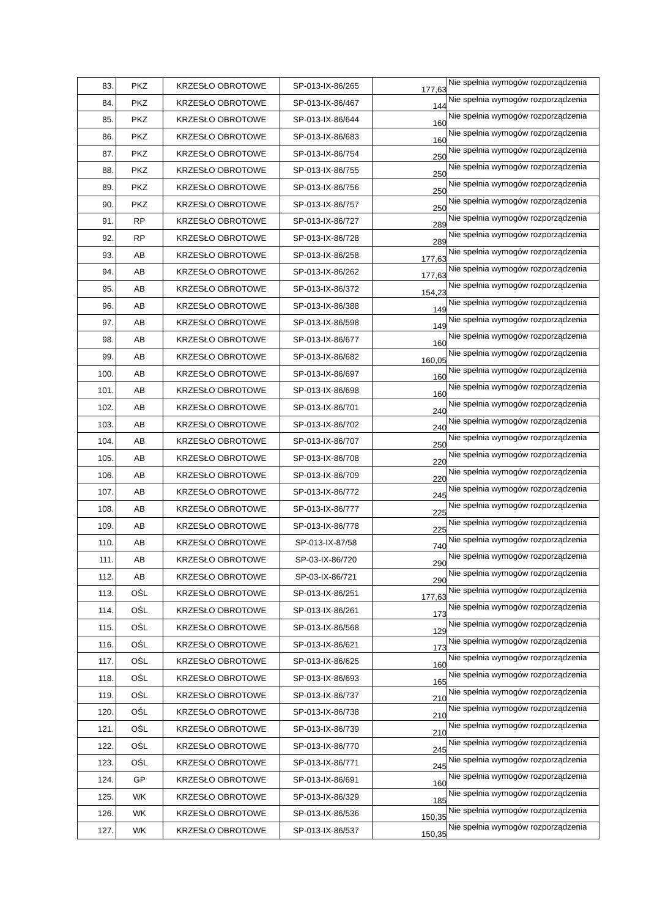| 83. | PKZ | KRZESŁO OBROTOWE | SP-013-IX-86/265 | 177,63 | Nie spełnia wymogów rozporządzenia |
| 84. | PKZ | KRZESŁO OBROTOWE | SP-013-IX-86/467 | 144 | Nie spełnia wymogów rozporządzenia |
| 85. | PKZ | KRZESŁO OBROTOWE | SP-013-IX-86/644 | 160 | Nie spełnia wymogów rozporządzenia |
| 86. | PKZ | KRZESŁO OBROTOWE | SP-013-IX-86/683 | 160 | Nie spełnia wymogów rozporządzenia |
| 87. | PKZ | KRZESŁO OBROTOWE | SP-013-IX-86/754 | 250 | Nie spełnia wymogów rozporządzenia |
| 88. | PKZ | KRZESŁO OBROTOWE | SP-013-IX-86/755 | 250 | Nie spełnia wymogów rozporządzenia |
| 89. | PKZ | KRZESŁO OBROTOWE | SP-013-IX-86/756 | 250 | Nie spełnia wymogów rozporządzenia |
| 90. | PKZ | KRZESŁO OBROTOWE | SP-013-IX-86/757 | 250 | Nie spełnia wymogów rozporządzenia |
| 91. | RP | KRZESŁO OBROTOWE | SP-013-IX-86/727 | 289 | Nie spełnia wymogów rozporządzenia |
| 92. | RP | KRZESŁO OBROTOWE | SP-013-IX-86/728 | 289 | Nie spełnia wymogów rozporządzenia |
| 93. | AB | KRZESŁO OBROTOWE | SP-013-IX-86/258 | 177,63 | Nie spełnia wymogów rozporządzenia |
| 94. | AB | KRZESŁO OBROTOWE | SP-013-IX-86/262 | 177,63 | Nie spełnia wymogów rozporządzenia |
| 95. | AB | KRZESŁO OBROTOWE | SP-013-IX-86/372 | 154,23 | Nie spełnia wymogów rozporządzenia |
| 96. | AB | KRZESŁO OBROTOWE | SP-013-IX-86/388 | 149 | Nie spełnia wymogów rozporządzenia |
| 97. | AB | KRZESŁO OBROTOWE | SP-013-IX-86/598 | 149 | Nie spełnia wymogów rozporządzenia |
| 98. | AB | KRZESŁO OBROTOWE | SP-013-IX-86/677 | 160 | Nie spełnia wymogów rozporządzenia |
| 99. | AB | KRZESŁO OBROTOWE | SP-013-IX-86/682 | 160,05 | Nie spełnia wymogów rozporządzenia |
| 100. | AB | KRZESŁO OBROTOWE | SP-013-IX-86/697 | 160 | Nie spełnia wymogów rozporządzenia |
| 101. | AB | KRZESŁO OBROTOWE | SP-013-IX-86/698 | 160 | Nie spełnia wymogów rozporządzenia |
| 102. | AB | KRZESŁO OBROTOWE | SP-013-IX-86/701 | 240 | Nie spełnia wymogów rozporządzenia |
| 103. | AB | KRZESŁO OBROTOWE | SP-013-IX-86/702 | 240 | Nie spełnia wymogów rozporządzenia |
| 104. | AB | KRZESŁO OBROTOWE | SP-013-IX-86/707 | 250 | Nie spełnia wymogów rozporządzenia |
| 105. | AB | KRZESŁO OBROTOWE | SP-013-IX-86/708 | 220 | Nie spełnia wymogów rozporządzenia |
| 106. | AB | KRZESŁO OBROTOWE | SP-013-IX-86/709 | 220 | Nie spełnia wymogów rozporządzenia |
| 107. | AB | KRZESŁO OBROTOWE | SP-013-IX-86/772 | 245 | Nie spełnia wymogów rozporządzenia |
| 108. | AB | KRZESŁO OBROTOWE | SP-013-IX-86/777 | 225 | Nie spełnia wymogów rozporządzenia |
| 109. | AB | KRZESŁO OBROTOWE | SP-013-IX-86/778 | 225 | Nie spełnia wymogów rozporządzenia |
| 110. | AB | KRZESŁO OBROTOWE | SP-013-IX-87/58 | 740 | Nie spełnia wymogów rozporządzenia |
| 111. | AB | KRZESŁO OBROTOWE | SP-03-IX-86/720 | 290 | Nie spełnia wymogów rozporządzenia |
| 112. | AB | KRZESŁO OBROTOWE | SP-03-IX-86/721 | 290 | Nie spełnia wymogów rozporządzenia |
| 113. | OŚL | KRZESŁO OBROTOWE | SP-013-IX-86/251 | 177,63 | Nie spełnia wymogów rozporządzenia |
| 114. | OŚL | KRZESŁO OBROTOWE | SP-013-IX-86/261 | 173 | Nie spełnia wymogów rozporządzenia |
| 115. | OŚL | KRZESŁO OBROTOWE | SP-013-IX-86/568 | 129 | Nie spełnia wymogów rozporządzenia |
| 116. | OŚL | KRZESŁO OBROTOWE | SP-013-IX-86/621 | 173 | Nie spełnia wymogów rozporządzenia |
| 117. | OŚL | KRZESŁO OBROTOWE | SP-013-IX-86/625 | 160 | Nie spełnia wymogów rozporządzenia |
| 118. | OŚL | KRZESŁO OBROTOWE | SP-013-IX-86/693 | 165 | Nie spełnia wymogów rozporządzenia |
| 119. | OŚL | KRZESŁO OBROTOWE | SP-013-IX-86/737 | 210 | Nie spełnia wymogów rozporządzenia |
| 120. | OŚL | KRZESŁO OBROTOWE | SP-013-IX-86/738 | 210 | Nie spełnia wymogów rozporządzenia |
| 121. | OŚL | KRZESŁO OBROTOWE | SP-013-IX-86/739 | 210 | Nie spełnia wymogów rozporządzenia |
| 122. | OŚL | KRZESŁO OBROTOWE | SP-013-IX-86/770 | 245 | Nie spełnia wymogów rozporządzenia |
| 123. | OŚL | KRZESŁO OBROTOWE | SP-013-IX-86/771 | 245 | Nie spełnia wymogów rozporządzenia |
| 124. | GP | KRZESŁO OBROTOWE | SP-013-IX-86/691 | 160 | Nie spełnia wymogów rozporządzenia |
| 125. | WK | KRZESŁO OBROTOWE | SP-013-IX-86/329 | 185 | Nie spełnia wymogów rozporządzenia |
| 126. | WK | KRZESŁO OBROTOWE | SP-013-IX-86/536 | 150,35 | Nie spełnia wymogów rozporządzenia |
| 127. | WK | KRZESŁO OBROTOWE | SP-013-IX-86/537 | 150,35 | Nie spełnia wymogów rozporządzenia |